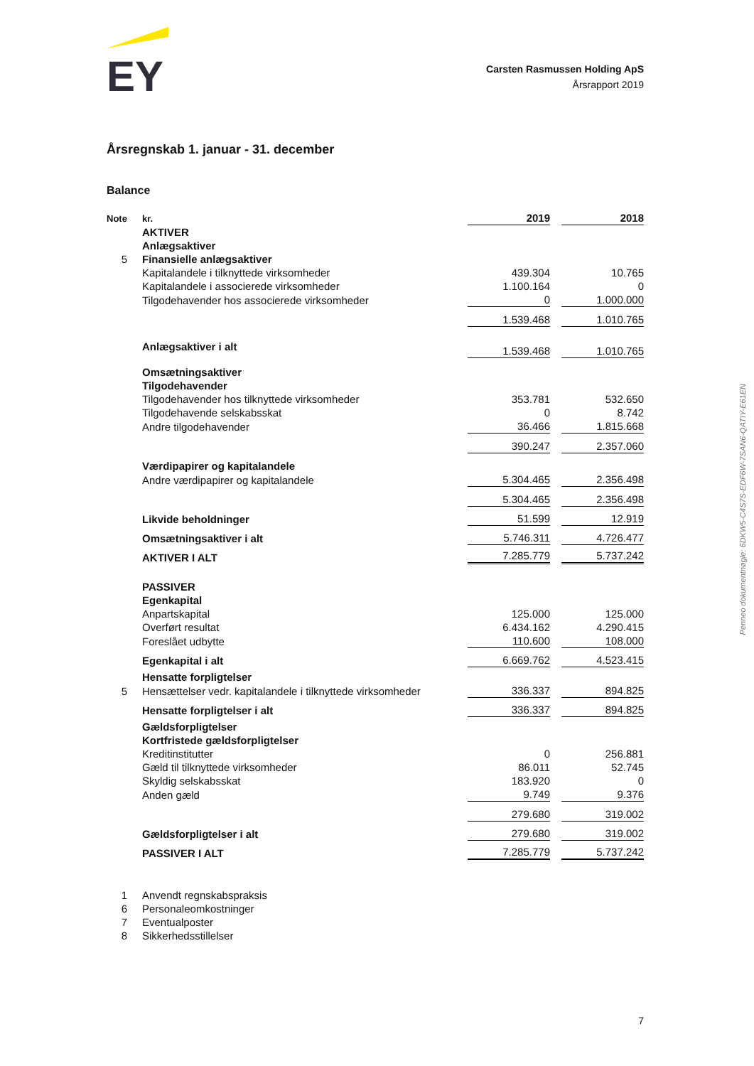EY
Carsten Rasmussen Holding ApS
Årsrapport 2019
Årsregnskab 1. januar - 31. december
Balance
| Note | kr. | 2019 | | 2018 |
| | AKTIVER | | | |
| | Anlægsaktiver | | | |
| 5 | Finansielle anlægsaktiver | | | |
| | Kapitalandele i tilknyttede virksomheder | 439.304 | | 10.765 |
| | Kapitalandele i associerede virksomheder | 1.100.164 | | 0 |
| | Tilgodehavender hos associerede virksomheder | 0 | | 1.000.000 |
| | | 1.539.468 | | 1.010.765 |
| | Anlægsaktiver i alt | 1.539.468 | | 1.010.765 |
| | Omsætningsaktiver | | | |
| | Tilgodehavender | | | |
| | Tilgodehavender hos tilknyttede virksomheder | 353.781 | | 532.650 |
| | Tilgodehavende selskabsskat | 0 | | 8.742 |
| | Andre tilgodehavender | 36.466 | | 1.815.668 |
| | | 390.247 | | 2.357.060 |
| | Værdipapirer og kapitalandele | | | |
| | Andre værdipapirer og kapitalandele | 5.304.465 | | 2.356.498 |
| | | 5.304.465 | | 2.356.498 |
| | Likvide beholdninger | 51.599 | | 12.919 |
| | Omsætningsaktiver i alt | 5.746.311 | | 4.726.477 |
| | AKTIVER I ALT | 7.285.779 | | 5.737.242 |
| | PASSIVER | | | |
| | Egenkapital | | | |
| | Anpartskapital | 125.000 | | 125.000 |
| | Overført resultat | 6.434.162 | | 4.290.415 |
| | Foreslået udbytte | 110.600 | | 108.000 |
| | Egenkapital i alt | 6.669.762 | | 4.523.415 |
| | Hensatte forpligtelser | | | |
| 5 | Hensættelser vedr. kapitalandele i tilknyttede virksomheder | 336.337 | | 894.825 |
| | Hensatte forpligtelser i alt | 336.337 | | 894.825 |
| | Gældsforpligtelser | | | |
| | Kortfristede gældsforpligtelser | | | |
| | Kreditinstitutter | 0 | | 256.881 |
| | Gæld til tilknyttede virksomheder | 86.011 | | 52.745 |
| | Skyldig selskabsskat | 183.920 | | 0 |
| | Anden gæld | 9.749 | | 9.376 |
| | | 279.680 | | 319.002 |
| | Gældsforpligtelser i alt | 279.680 | | 319.002 |
| | PASSIVER I ALT | 7.285.779 | | 5.737.242 |
| 1 | Anvendt regnskabspraksis | | | |
| 6 | Personaleomkostninger | | | |
| 7 | Eventualposter | | | |
| 8 | Sikkerhedsstillelser | | | |
Penneo dokumentnøgle: 6DKW5-C4S7S-EDF6W-7SAN6-QATIY-E61EN
7